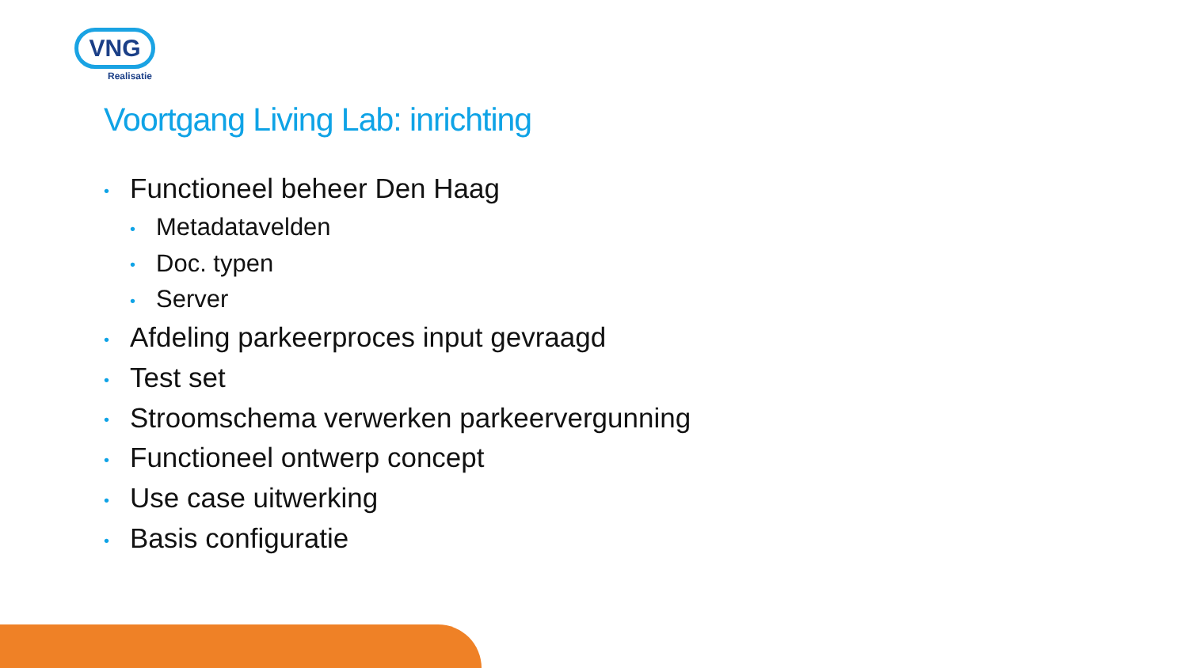VNG
Realisatie
Voortgang Living Lab: inrichting
• Functioneel beheer Den Haag
• Metadatavelden
• Doc. typen
• Server
• Afdeling parkeerproces input gevraagd
• Test set
• Stroomschema verwerken parkeervergunning
• Functioneel ontwerp concept
• Use case uitwerking
• Basis configuratie